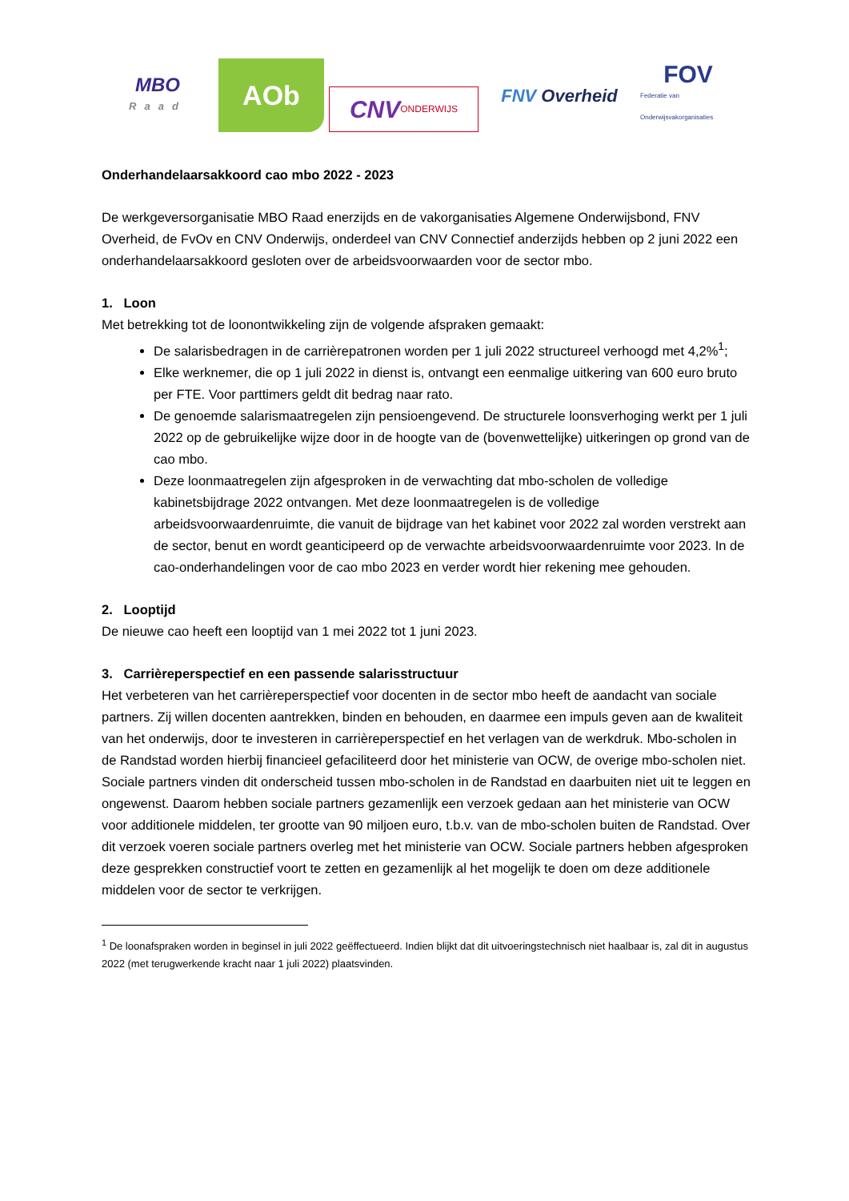MBO
Raad
AOb
CNV ONDERWIJS
FNV Overheid
FOV
Federatie van Onderwijsvakorganisaties
Onderhandelaarsakkoord cao mbo 2022 - 2023
De werkgeversorganisatie MBO Raad enerzijds en de vakorganisaties Algemene Onderwijsbond, FNV Overheid, de FvOv en CNV Onderwijs, onderdeel van CNV Connectief anderzijds hebben op 2 juni 2022 een onderhandelaarsakkoord gesloten over de arbeidsvoorwaarden voor de sector mbo.
1. Loon
Met betrekking tot de loonontwikkeling zijn de volgende afspraken gemaakt:
De salarisbedragen in de carrièrepatronen worden per 1 juli 2022 structureel verhoogd met 4,2%<sup>1</sup>;
Elke werknemer, die op 1 juli 2022 in dienst is, ontvangt een eenmalige uitkering van 600 euro bruto per FTE. Voor parttimers geldt dit bedrag naar rato.
De genoemde salarismaatregelen zijn pensioengevend. De structurele loonsverhoging werkt per 1 juli 2022 op de gebruikelijke wijze door in de hoogte van de (bovenwettelijke) uitkeringen op grond van de cao mbo.
Deze loonmaatregelen zijn afgesproken in de verwachting dat mbo-scholen de volledige kabinetsbijdrage 2022 ontvangen. Met deze loonmaatregelen is de volledige arbeidsvoorwaardenruimte, die vanuit de bijdrage van het kabinet voor 2022 zal worden verstrekt aan de sector, benut en wordt geanticipeerd op de verwachte arbeidsvoorwaardenruimte voor 2023. In de cao-onderhandelingen voor de cao mbo 2023 en verder wordt hier rekening mee gehouden.
2. Looptijd
De nieuwe cao heeft een looptijd van 1 mei 2022 tot 1 juni 2023.
3. Carrièreperspectief en een passende salarisstructuur
Het verbeteren van het carrièreperspectief voor docenten in de sector mbo heeft de aandacht van sociale partners. Zij willen docenten aantrekken, binden en behouden, en daarmee een impuls geven aan de kwaliteit van het onderwijs, door te investeren in carrièreperspectief en het verlagen van de werkdruk. Mbo-scholen in de Randstad worden hierbij financieel gefaciliteerd door het ministerie van OCW, de overige mbo-scholen niet. Sociale partners vinden dit onderscheid tussen mbo-scholen in de Randstad en daarbuiten niet uit te leggen en ongewenst. Daarom hebben sociale partners gezamenlijk een verzoek gedaan aan het ministerie van OCW voor additionele middelen, ter grootte van 90 miljoen euro, t.b.v. van de mbo-scholen buiten de Randstad. Over dit verzoek voeren sociale partners overleg met het ministerie van OCW. Sociale partners hebben afgesproken deze gesprekken constructief voort te zetten en gezamenlijk al het mogelijk te doen om deze additionele middelen voor de sector te verkrijgen.
<sup>1</sup> De loonafspraken worden in beginsel in juli 2022 geëffectueerd. Indien blijkt dat dit uitvoeringstechnisch niet haalbaar is, zal dit in augustus 2022 (met terugwerkende kracht naar 1 juli 2022) plaatsvinden.